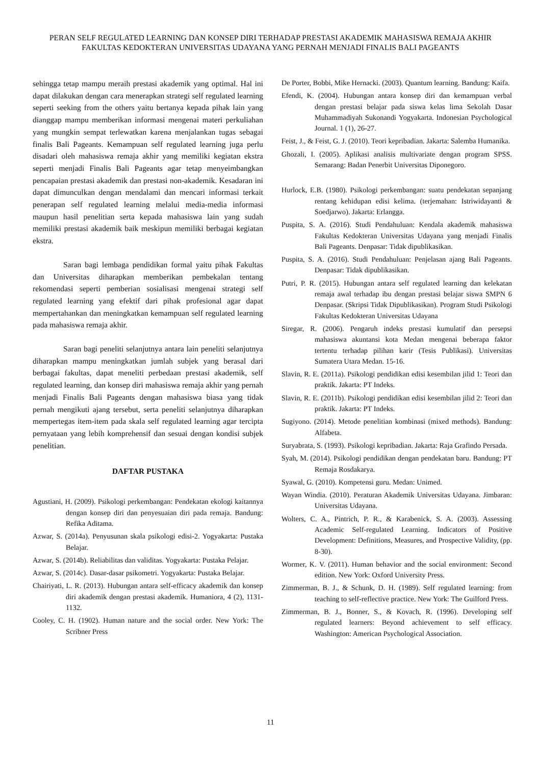PERAN SELF REGULATED LEARNING DAN KONSEP DIRI TERHADAP PRESTASI AKADEMIK MAHASISWA REMAJA AKHIR FAKULTAS KEDOKTERAN UNIVERSITAS UDAYANA YANG PERNAH MENJADI FINALIS BALI PAGEANTS
sehingga tetap mampu meraih prestasi akademik yang optimal. Hal ini dapat dilakukan dengan cara menerapkan strategi self regulated learning seperti seeking from the others yaitu bertanya kepada pihak lain yang dianggap mampu memberikan informasi mengenai materi perkuliahan yang mungkin sempat terlewatkan karena menjalankan tugas sebagai finalis Bali Pageants. Kemampuan self regulated learning juga perlu disadari oleh mahasiswa remaja akhir yang memiliki kegiatan ekstra seperti menjadi Finalis Bali Pageants agar tetap menyeimbangkan pencapaian prestasi akademik dan prestasi non-akademik. Kesadaran ini dapat dimunculkan dengan mendalami dan mencari informasi terkait penerapan self regulated learning melalui media-media informasi maupun hasil penelitian serta kepada mahasiswa lain yang sudah memiliki prestasi akademik baik meskipun memiliki berbagai kegiatan ekstra.
Saran bagi lembaga pendidikan formal yaitu pihak Fakultas dan Universitas diharapkan memberikan pembekalan tentang rekomendasi seperti pemberian sosialisasi mengenai strategi self regulated learning yang efektif dari pihak profesional agar dapat mempertahankan dan meningkatkan kemampuan self regulated learning pada mahasiswa remaja akhir.
Saran bagi peneliti selanjutnya antara lain peneliti selanjutnya diharapkan mampu meningkatkan jumlah subjek yang berasal dari berbagai fakultas, dapat meneliti perbedaan prestasi akademik, self regulated learning, dan konsep diri mahasiswa remaja akhir yang pernah menjadi Finalis Bali Pageants dengan mahasiswa biasa yang tidak pernah mengikuti ajang tersebut, serta peneliti selanjutnya diharapkan mempertegas item-item pada skala self regulated learning agar tercipta pernyataan yang lebih komprehensif dan sesuai dengan kondisi subjek penelitian.
DAFTAR PUSTAKA
Agustiani, H. (2009). Psikologi perkembangan: Pendekatan ekologi kaitannya dengan konsep diri dan penyesuaian diri pada remaja. Bandung: Refika Aditama.
Azwar, S. (2014a). Penyusunan skala psikologi edisi-2. Yogyakarta: Pustaka Belajar.
Azwar, S. (2014b). Reliabilitas dan validitas. Yogyakarta: Pustaka Pelajar.
Azwar, S. (2014c). Dasar-dasar psikometri. Yogyakarta: Pustaka Belajar.
Chairiyati, L. R. (2013). Hubungan antara self-efficacy akademik dan konsep diri akademik dengan prestasi akademik. Humaniora, 4 (2), 1131-1132.
Cooley, C. H. (1902). Human nature and the social order. New York: The Scribner Press
De Porter, Bobbi, Mike Hernacki. (2003). Quantum learning. Bandung: Kaifa.
Efendi, K. (2004). Hubungan antara konsep diri dan kemampuan verbal dengan prestasi belajar pada siswa kelas lima Sekolah Dasar Muhammadiyah Sukonandi Yogyakarta. Indonesian Psychological Journal. 1 (1), 26-27.
Feist, J., & Feist, G. J. (2010). Teori kepribadian. Jakarta: Salemba Humanika.
Ghozali, I. (2005). Aplikasi analisis multivariate dengan program SPSS. Semarang: Badan Penerbit Universitas Diponegoro.
Hurlock, E.B. (1980). Psikologi perkembangan: suatu pendekatan sepanjang rentang kehidupan edisi kelima. (terjemahan: Istriwidayanti & Soedjarwo). Jakarta: Erlangga.
Puspita, S. A. (2016). Studi Pendahuluan: Kendala akademik mahasiswa Fakultas Kedokteran Universitas Udayana yang menjadi Finalis Bali Pageants. Denpasar: Tidak dipublikasikan.
Puspita, S. A. (2016). Studi Pendahuluan: Penjelasan ajang Bali Pageants. Denpasar: Tidak dipublikasikan.
Putri, P. R. (2015). Hubungan antara self regulated learning dan kelekatan remaja awal terhadap ibu dengan prestasi belajar siswa SMPN 6 Denpasar. (Skripsi Tidak Dipublikasikan). Program Studi Psikologi Fakultas Kedokteran Universitas Udayana
Siregar, R. (2006). Pengaruh indeks prestasi kumulatif dan persepsi mahasiswa akuntansi kota Medan mengenai beberapa faktor tertentu terhadap pilihan karir (Tesis Publikasi). Universitas Sumatera Utara Medan. 15-16.
Slavin, R. E. (2011a). Psikologi pendidikan edisi kesembilan jilid 1: Teori dan praktik. Jakarta: PT Indeks.
Slavin, R. E. (2011b). Psikologi pendidikan edisi kesembilan jilid 2: Teori dan praktik. Jakarta: PT Indeks.
Sugiyono. (2014). Metode penelitian kombinasi (mixed methods). Bandung: Alfabeta.
Suryabrata, S. (1993). Psikologi kepribadian. Jakarta: Raja Grafindo Persada.
Syah, M. (2014). Psikologi pendidikan dengan pendekatan baru. Bandung: PT Remaja Rosdakarya.
Syawal, G. (2010). Kompetensi guru. Medan: Unimed.
Wayan Windia. (2010). Peraturan Akademik Universitas Udayana. Jimbaran: Universitas Udayana.
Wolters, C. A., Pintrich, P. R., & Karabenick, S. A. (2003). Assessing Academic Self-regulated Learning. Indicators of Positive Development: Definitions, Measures, and Prospective Validity, (pp. 8-30).
Wormer, K. V. (2011). Human behavior and the social environment: Second edition. New York: Oxford University Press.
Zimmerman, B. J., & Schunk, D. H. (1989). Self regulated learning: from teaching to self-reflective practice. New York: The Guilford Press.
Zimmerman, B. J., Bonner, S., & Kovach, R. (1996). Developing self regulated learners: Beyond achievement to self efficacy. Washington: American Psychological Association.
11